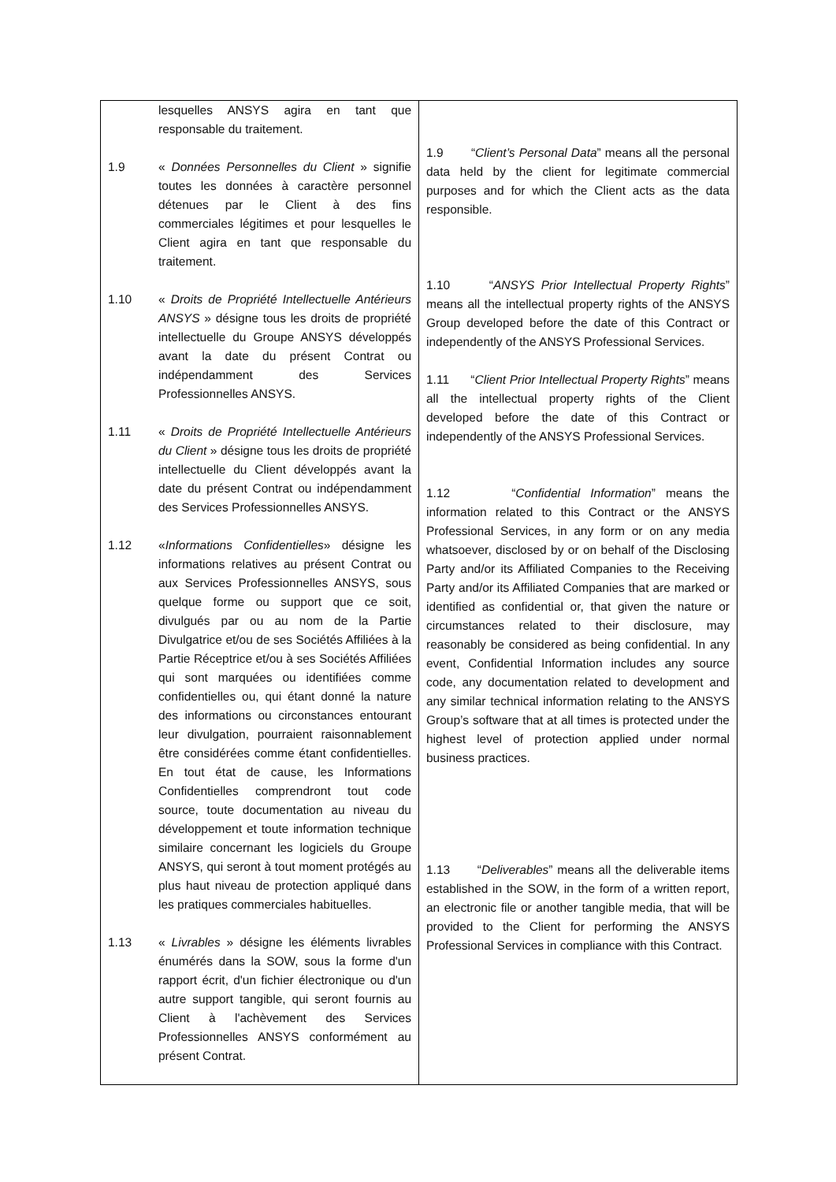| lesquelles ANSYS agira en tant que responsable du traitement. 1.9 « Données Personnelles du Client » signifie toutes les données à caractère personnel détenues par le Client à des fins commerciales légitimes et pour lesquelles le Client agira en tant que responsable du traitement. 1.10 « Droits de Propriété Intellectuelle Antérieurs ANSYS » désigne tous les droits de propriété intellectuelle du Groupe ANSYS développés avant la date du présent Contrat ou indépendamment des Services Professionnelles ANSYS. 1.11 « Droits de Propriété Intellectuelle Antérieurs du Client » désigne tous les droits de propriété intellectuelle du Client développés avant la date du présent Contrat ou indépendamment des Services Professionnelles ANSYS. 1.12 « Informations Confidentielles » désigne les informations relatives au présent Contrat ou aux Services Professionnelles ANSYS, sous quelque forme ou support que ce soit, divulgués par ou au nom de la Partie Divulgatrice et/ou de ses Sociétés Affiliées à la Partie Réceptrice et/ou à ses Sociétés Affiliées qui sont marquées ou identifiées comme confidentielles ou, qui étant donné la nature des informations ou circonstances entourant leur divulgation, pourraient raisonnablement être considérées comme étant confidentielles. En tout état de cause, les Informations Confidentielles comprendront tout code source, toute documentation au niveau du développement et toute information technique similaire concernant les logiciels du Groupe ANSYS, qui seront à tout moment protégés au plus haut niveau de protection appliqué dans les pratiques commerciales habituelles. 1.13 « Livrables » désigne les éléments livrables énumérés dans la SOW, sous la forme d'un rapport écrit, d'un fichier électronique ou d'un autre support tangible, qui seront fournis au Client à l'achèvement des Services Professionnelles ANSYS conformément au présent Contrat. | 1.9 “ Client’s Personal Data ” means all the personal data held by the client for legitimate commercial purposes and for which the Client acts as the data responsible. 1.10 “ ANSYS Prior Intellectual Property Rights ” means all the intellectual property rights of the ANSYS Group developed before the date of this Contract or independently of the ANSYS Professional Services. 1.11 “ Client Prior Intellectual Property Rights ” means all the intellectual property rights of the Client developed before the date of this Contract or independently of the ANSYS Professional Services. 1.12 “ Confidential Information ” means the information related to this Contract or the ANSYS Professional Services, in any form or on any media whatsoever, disclosed by or on behalf of the Disclosing Party and/or its Affiliated Companies to the Receiving Party and/or its Affiliated Companies that are marked or identified as confidential or, that given the nature or circumstances related to their disclosure, may reasonably be considered as being confidential. In any event, Confidential Information includes any source code, any documentation related to development and any similar technical information relating to the ANSYS Group’s software that at all times is protected under the highest level of protection applied under normal business practices. 1.13 “ Deliverables ” means all the deliverable items established in the SOW, in the form of a written report, an electronic file or another tangible media, that will be provided to the Client for performing the ANSYS Professional Services in compliance with this Contract. |